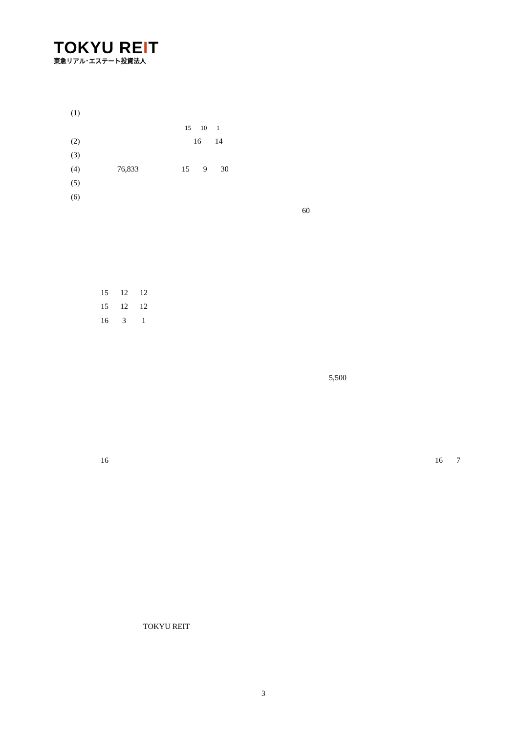TOKYU REIT
東急リアル･エステート投資法人
(1)
15 10 1
(2) 16 14
(3)
(4) 76,833 15 9 30
(5)
(6)
60
15 12 12
15 12 12
16 3 1
5,500
16
16 7
TOKYU REIT
3